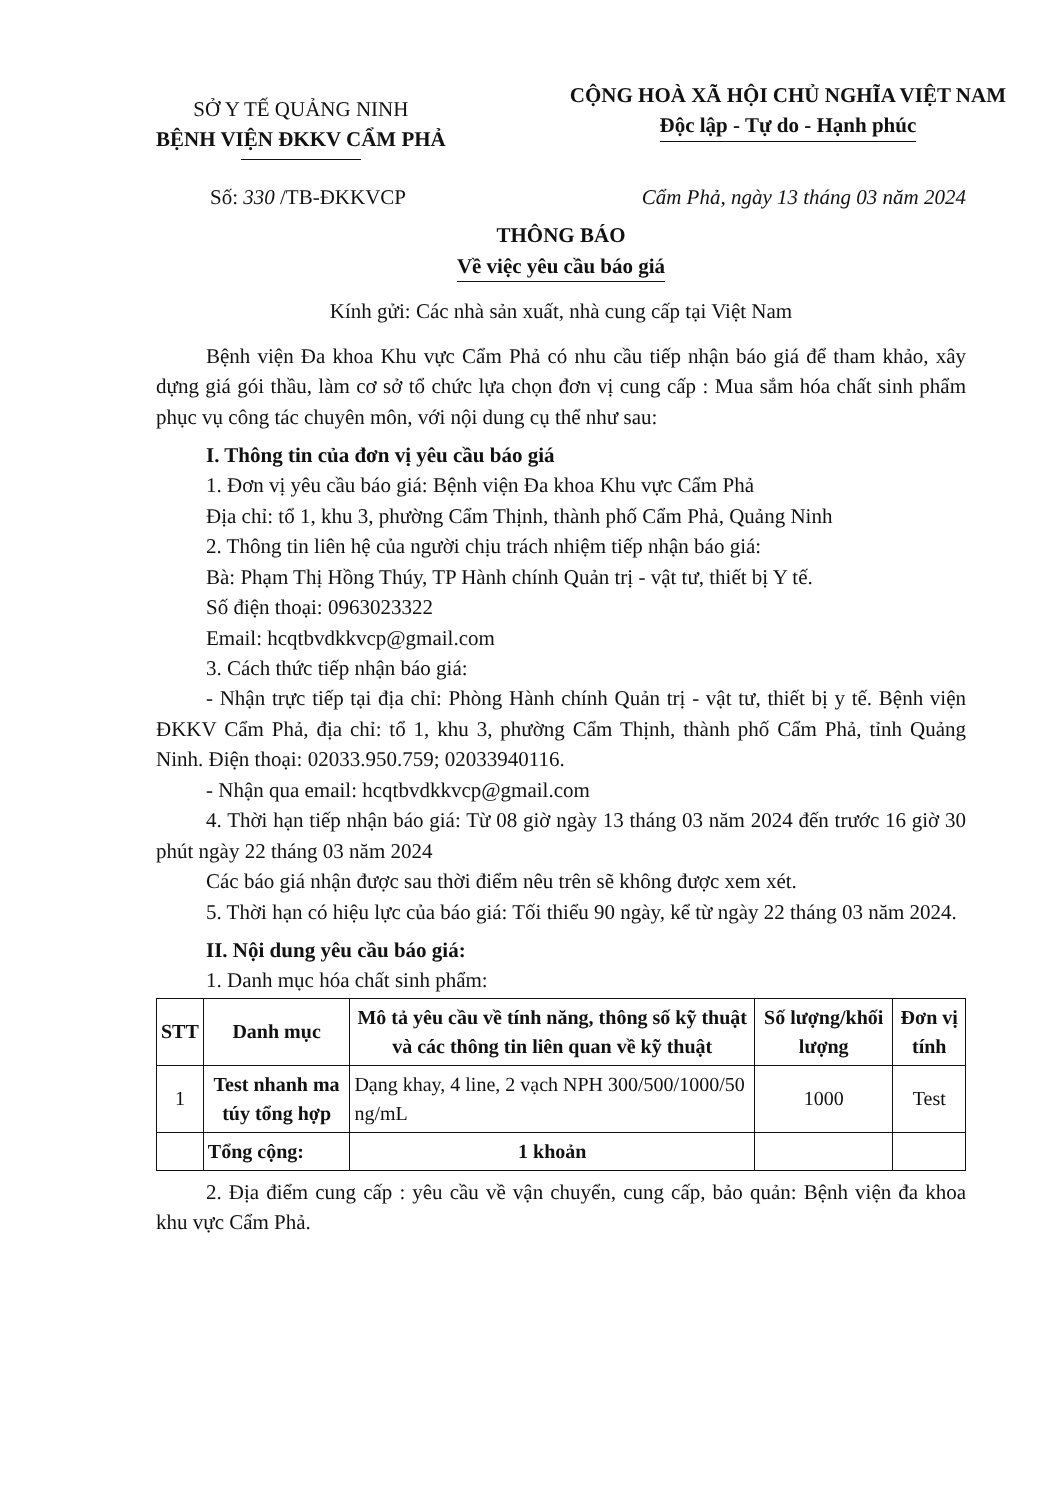SỞ Y TẾ QUẢNG NINH
BỆNH VIỆN ĐKKV CẨM PHẢ
CỘNG HOÀ XÃ HỘI CHỦ NGHĨA VIỆT NAM
Độc lập - Tự do - Hạnh phúc
Số: 330 /TB-ĐKKVCP Cẩm Phả, ngày 13 tháng 03 năm 2024
THÔNG BÁO
Về việc yêu cầu báo giá
Kính gửi: Các nhà sản xuất, nhà cung cấp tại Việt Nam
Bệnh viện Đa khoa Khu vực Cẩm Phả có nhu cầu tiếp nhận báo giá để tham khảo, xây dựng giá gói thầu, làm cơ sở tổ chức lựa chọn đơn vị cung cấp : Mua sắm hóa chất sinh phẩm phục vụ công tác chuyên môn, với nội dung cụ thể như sau:
I. Thông tin của đơn vị yêu cầu báo giá
1. Đơn vị yêu cầu báo giá: Bệnh viện Đa khoa Khu vực Cẩm Phả
Địa chỉ: tổ 1, khu 3, phường Cẩm Thịnh, thành phố Cẩm Phả, Quảng Ninh
2. Thông tin liên hệ của người chịu trách nhiệm tiếp nhận báo giá:
Bà: Phạm Thị Hồng Thúy, TP Hành chính Quản trị - vật tư, thiết bị Y tế.
Số điện thoại: 0963023322
Email: hcqtbvdkkvcp@gmail.com
3. Cách thức tiếp nhận báo giá:
- Nhận trực tiếp tại địa chỉ: Phòng Hành chính Quản trị - vật tư, thiết bị y tế. Bệnh viện ĐKKV Cẩm Phả, địa chỉ: tổ 1, khu 3, phường Cẩm Thịnh, thành phố Cẩm Phả, tỉnh Quảng Ninh. Điện thoại: 02033.950.759; 02033940116.
- Nhận qua email: hcqtbvdkkvcp@gmail.com
4. Thời hạn tiếp nhận báo giá: Từ 08 giờ ngày 13 tháng 03 năm 2024 đến trước 16 giờ 30 phút ngày 22 tháng 03 năm 2024
Các báo giá nhận được sau thời điểm nêu trên sẽ không được xem xét.
5. Thời hạn có hiệu lực của báo giá: Tối thiểu 90 ngày, kể từ ngày 22 tháng 03 năm 2024.
II. Nội dung yêu cầu báo giá:
1. Danh mục hóa chất sinh phẩm:
| STT | Danh mục | Mô tả yêu cầu về tính năng, thông số kỹ thuật và các thông tin liên quan về kỹ thuật | Số lượng/khối lượng | Đơn vị tính |
| --- | --- | --- | --- | --- |
| 1 | Test nhanh ma túy tổng hợp | Dạng khay, 4 line, 2 vạch NPH 300/500/1000/50 ng/mL | 1000 | Test |
| | Tổng cộng: | 1 khoản | | |
2. Địa điểm cung cấp : yêu cầu về vận chuyển, cung cấp, bảo quản: Bệnh viện đa khoa khu vực Cẩm Phả.